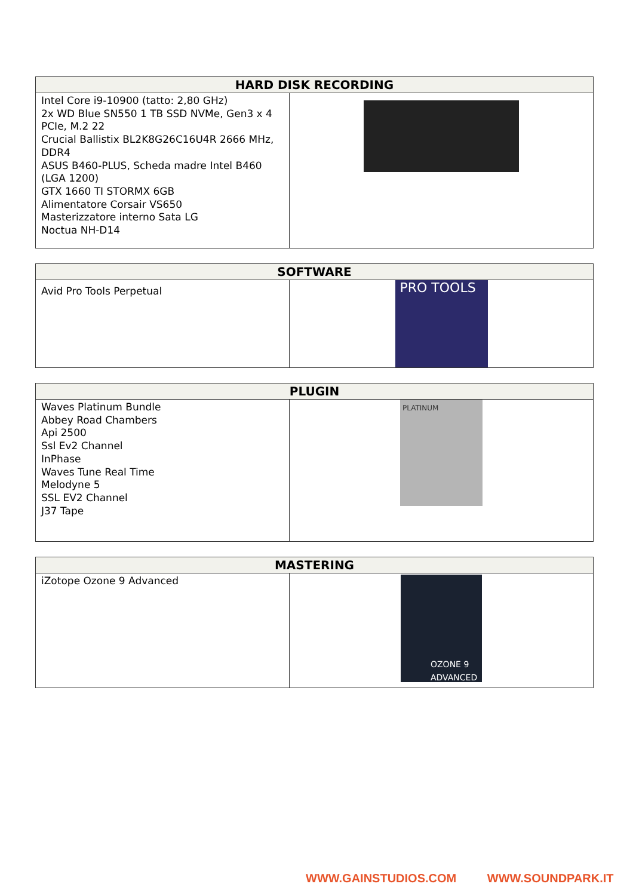| HARD DISK RECORDING | |
| --- | --- |
| Intel Core i9-10900 (tatto: 2,80 GHz) 2x WD Blue SN550 1 TB SSD NVMe, Gen3 x 4 PCIe, M.2 22 Crucial Ballistix BL2K8G26C16U4R 2666 MHz, DDR4 ASUS B460-PLUS, Scheda madre Intel B460 (LGA 1200) GTX 1660 TI STORMX 6GB Alimentatore Corsair VS650 Masterizzatore interno Sata LG Noctua NH-D14 | |
| SOFTWARE | |
| --- | --- |
| Avid Pro Tools Perpetual | PRO TOOLS |
| PLUGIN | |
| --- | --- |
| Waves Platinum Bundle Abbey Road Chambers Api 2500 Ssl Ev2 Channel InPhase Waves Tune Real Time Melodyne 5 SSL EV2 Channel J37 Tape | PLATINUM |
| MASTERING | |
| --- | --- |
| iZotope Ozone 9 Advanced | OZONE 9 ADVANCED |
WWW.GAINSTUDIOS.COM WWW.SOUNDPARK.IT